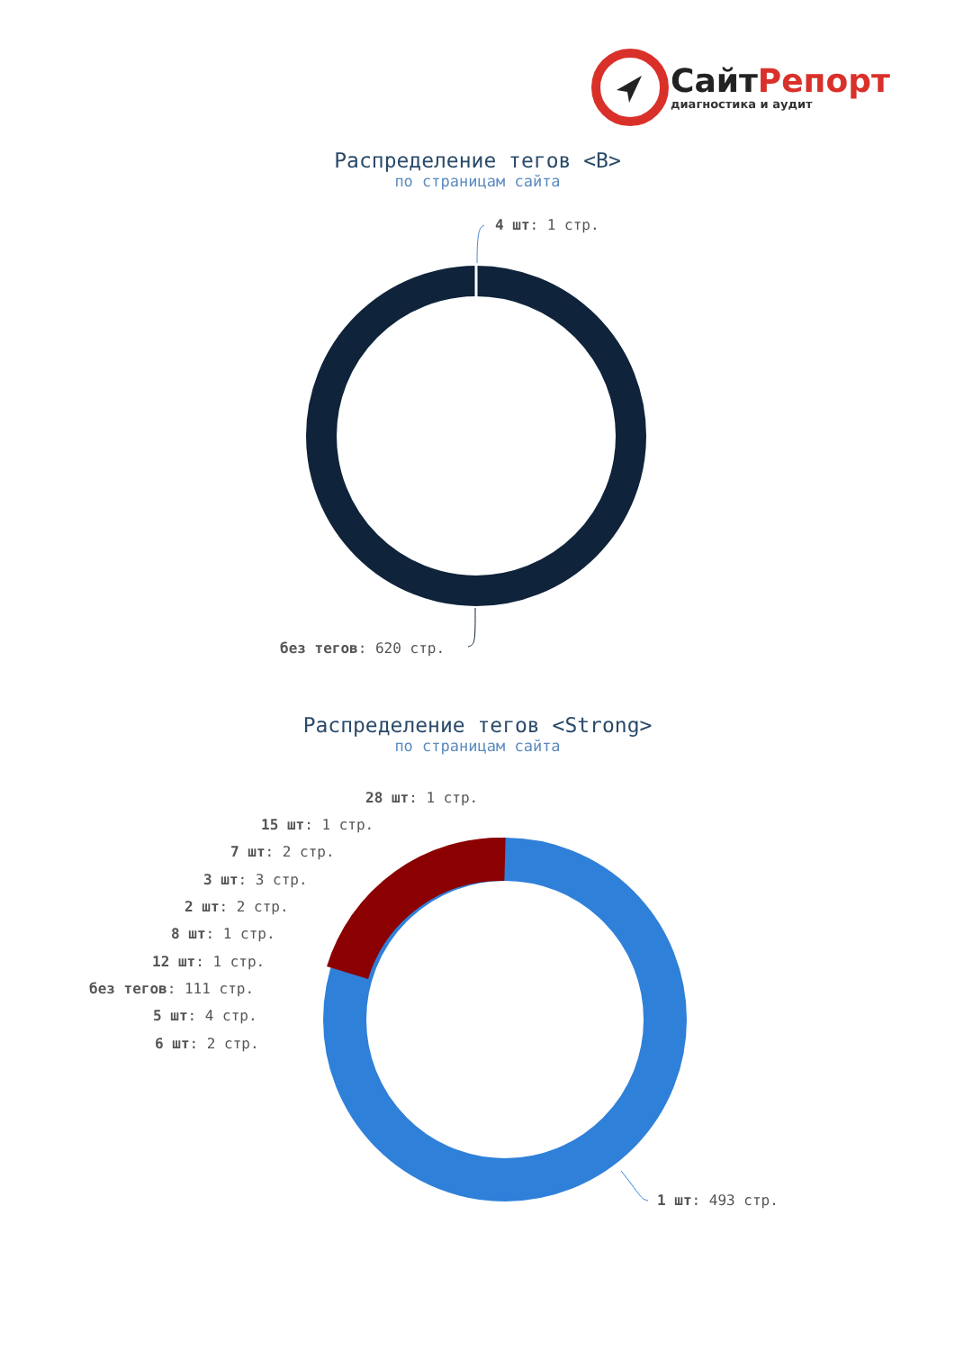СайтРепорт
диагностика и аудит
Распределение тегов <B>
по страницам сайта
4 шт: 1 стр.
без тегов: 620 стр.
Распределение тегов <Strong>
по страницам сайта
28 шт: 1 стр.
15 шт: 1 стр.
7 шт: 2 стр.
3 шт: 3 стр.
2 шт: 2 стр.
8 шт: 1 стр.
12 шт: 1 стр.
без тегов: 111 стр.
5 шт: 4 стр.
6 шт: 2 стр.
1 шт: 493 стр.